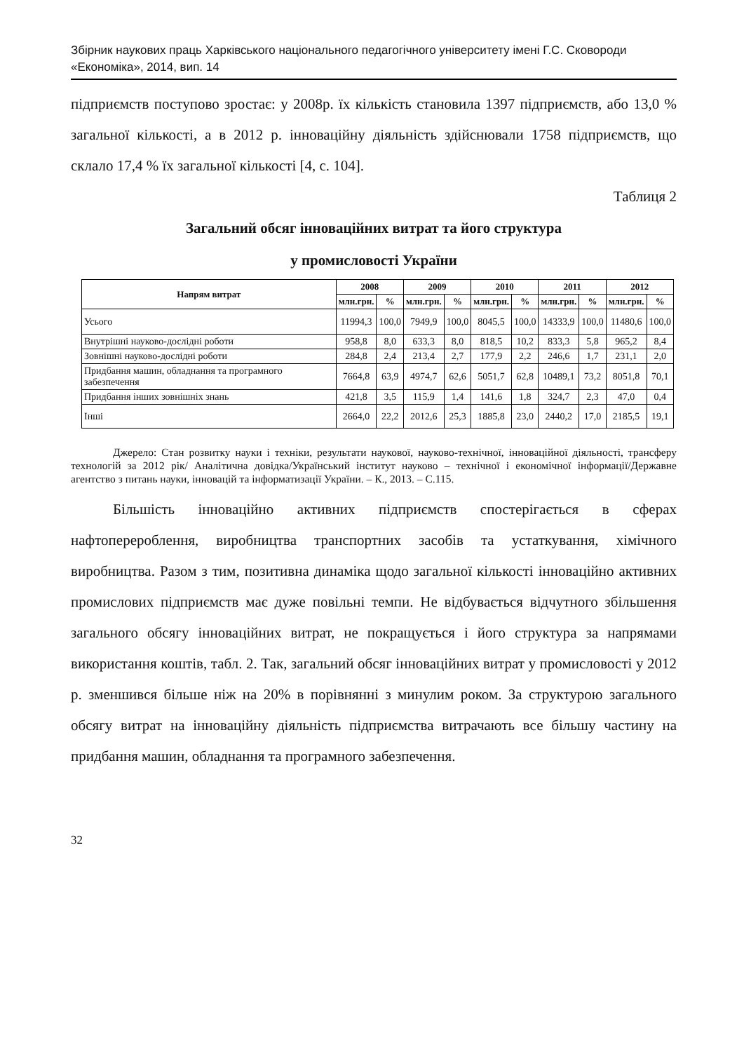Збірник наукових праць Харківського національного педагогічного університету імені Г.С. Сковороди
«Економіка», 2014, вип. 14
підприємств поступово зростає: у 2008р. їх кількість становила 1397 підприємств, або 13,0 % загальної кількості, а в 2012 р. інноваційну діяльність здійснювали 1758 підприємств, що склало 17,4 % їх загальної кількості [4, с. 104].
Таблиця 2
Загальний обсяг інноваційних витрат та його структура
у промисловості України
| Напрям витрат | 2008 | | 2009 | | 2010 | | 2011 | | 2012 | |
| --- | --- | --- | --- | --- | --- | --- | --- | --- | --- | --- |
| | млн.грн. | % | млн.грн. | % | млн.грн. | % | млн.грн. | % | млн.грн. | % |
| Усього | 11994,3 | 100,0 | 7949,9 | 100,0 | 8045,5 | 100,0 | 14333,9 | 100,0 | 11480,6 | 100,0 |
| Внутрішні науково-дослідні роботи | 958,8 | 8,0 | 633,3 | 8,0 | 818,5 | 10,2 | 833,3 | 5,8 | 965,2 | 8,4 |
| Зовнішні науково-дослідні роботи | 284,8 | 2,4 | 213,4 | 2,7 | 177,9 | 2,2 | 246,6 | 1,7 | 231,1 | 2,0 |
| Придбання машин, обладнання та програмного забезпечення | 7664,8 | 63,9 | 4974,7 | 62,6 | 5051,7 | 62,8 | 10489,1 | 73,2 | 8051,8 | 70,1 |
| Придбання інших зовнішніх знань | 421,8 | 3,5 | 115,9 | 1,4 | 141,6 | 1,8 | 324,7 | 2,3 | 47,0 | 0,4 |
| Інші | 2664,0 | 22,2 | 2012,6 | 25,3 | 1885,8 | 23,0 | 2440,2 | 17,0 | 2185,5 | 19,1 |
Джерело: Стан розвитку науки і техніки, результати наукової, науково-технічної, інноваційної діяльності, трансферу технологій за 2012 рік/ Аналітична довідка/Український інститут науково – технічної і економічної інформації/Державне агентство з питань науки, інновацій та інформатизації України. – К., 2013. – С.115.
Більшість інноваційно активних підприємств спостерігається в сферах нафтоперероблення, виробництва транспортних засобів та устаткування, хімічного виробництва. Разом з тим, позитивна динаміка щодо загальної кількості інноваційно активних промислових підприємств має дуже повільні темпи. Не відбувається відчутного збільшення загального обсягу інноваційних витрат, не покращується і його структура за напрямами використання коштів, табл. 2. Так, загальний обсяг інноваційних витрат у промисловості у 2012 р. зменшився більше ніж на 20% в порівнянні з минулим роком. За структурою загального обсягу витрат на інноваційну діяльність підприємства витрачають все більшу частину на придбання машин, обладнання та програмного забезпечення.
32